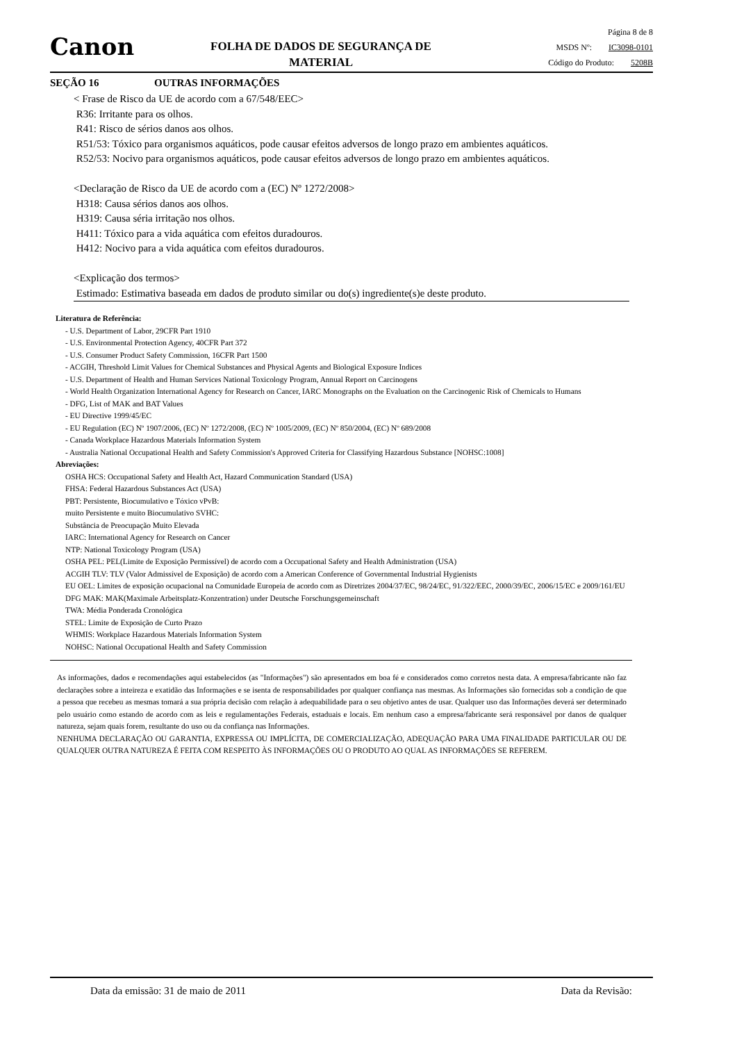Canon
FOLHA DE DADOS DE SEGURANÇA DE
MATERIAL
Página 8 de 8
MSDS Nº: IC3098-0101
Código do Produto: 5208B
SEÇÃO 16 OUTRAS INFORMAÇÕES
< Frase de Risco da UE de acordo com a 67/548/EEC>
R36: Irritante para os olhos.
R41: Risco de sérios danos aos olhos.
R51/53: Tóxico para organismos aquáticos, pode causar efeitos adversos de longo prazo em ambientes aquáticos.
R52/53: Nocivo para organismos aquáticos, pode causar efeitos adversos de longo prazo em ambientes aquáticos.
<Declaração de Risco da UE de acordo com a (EC) Nº 1272/2008>
H318: Causa sérios danos aos olhos.
H319: Causa séria irritação nos olhos.
H411: Tóxico para a vida aquática com efeitos duradouros.
H412: Nocivo para a vida aquática com efeitos duradouros.
<Explicação dos termos>
Estimado: Estimativa baseada em dados de produto similar ou do(s) ingrediente(s)e deste produto.
Literatura de Referência:
- U.S. Department of Labor, 29CFR Part 1910
- U.S. Environmental Protection Agency, 40CFR Part 372
- U.S. Consumer Product Safety Commission, 16CFR Part 1500
- ACGIH, Threshold Limit Values for Chemical Substances and Physical Agents and Biological Exposure Indices
- U.S. Department of Health and Human Services National Toxicology Program, Annual Report on Carcinogens
- World Health Organization International Agency for Research on Cancer, IARC Monographs on the Evaluation on the Carcinogenic Risk of Chemicals to Humans
- DFG, List of MAK and BAT Values
- EU Directive 1999/45/EC
- EU Regulation (EC) Nº 1907/2006, (EC) Nº 1272/2008, (EC) Nº 1005/2009, (EC) Nº 850/2004, (EC) Nº 689/2008
- Canada Workplace Hazardous Materials Information System
- Australia National Occupational Health and Safety Commission's Approved Criteria for Classifying Hazardous Substance [NOHSC:1008]
Abreviações:
OSHA HCS: Occupational Safety and Health Act, Hazard Communication Standard (USA)
FHSA: Federal Hazardous Substances Act (USA)
PBT: Persistente, Biocumulativo e Tóxico vPvB:
muito Persistente e muito Biocumulativo SVHC:
Substância de Preocupação Muito Elevada
IARC: International Agency for Research on Cancer
NTP: National Toxicology Program (USA)
OSHA PEL: PEL(Limite de Exposição Permissível) de acordo com a Occupational Safety and Health Administration (USA)
ACGIH TLV: TLV (Valor Admissível de Exposição) de acordo com a American Conference of Governmental Industrial Hygienists
EU OEL: Limites de exposição ocupacional na Comunidade Europeia de acordo com as Diretrizes 2004/37/EC, 98/24/EC, 91/322/EEC, 2000/39/EC, 2006/15/EC e 2009/161/EU
DFG MAK: MAK(Maximale Arbeitsplatz-Konzentration) under Deutsche Forschungsgemeinschaft
TWA: Média Ponderada Cronológica
STEL: Limite de Exposição de Curto Prazo
WHMIS: Workplace Hazardous Materials Information System
NOHSC: National Occupational Health and Safety Commission
As informações, dados e recomendações aqui estabelecidos (as "Informações") são apresentados em boa fé e considerados como corretos nesta data. A empresa/fabricante não faz declarações sobre a inteireza e exatidão das Informações e se isenta de responsabilidades por qualquer confiança nas mesmas. As Informações são fornecidas sob a condição de que a pessoa que recebeu as mesmas tomará a sua própria decisão com relação à adequabilidade para o seu objetivo antes de usar. Qualquer uso das Informações deverá ser determinado pelo usuário como estando de acordo com as leis e regulamentações Federais, estaduais e locais. Em nenhum caso a empresa/fabricante será responsável por danos de qualquer natureza, sejam quais forem, resultante do uso ou da confiança nas Informações.
NENHUMA DECLARAÇÃO OU GARANTIA, EXPRESSA OU IMPLÍCITA, DE COMERCIALIZAÇÃO, ADEQUAÇÃO PARA UMA FINALIDADE PARTICULAR OU DE QUALQUER OUTRA NATUREZA É FEITA COM RESPEITO ÀS INFORMAÇÕES OU O PRODUTO AO QUAL AS INFORMAÇÕES SE REFEREM.
Data da emissão: 31 de maio de 2011 Data da Revisão: